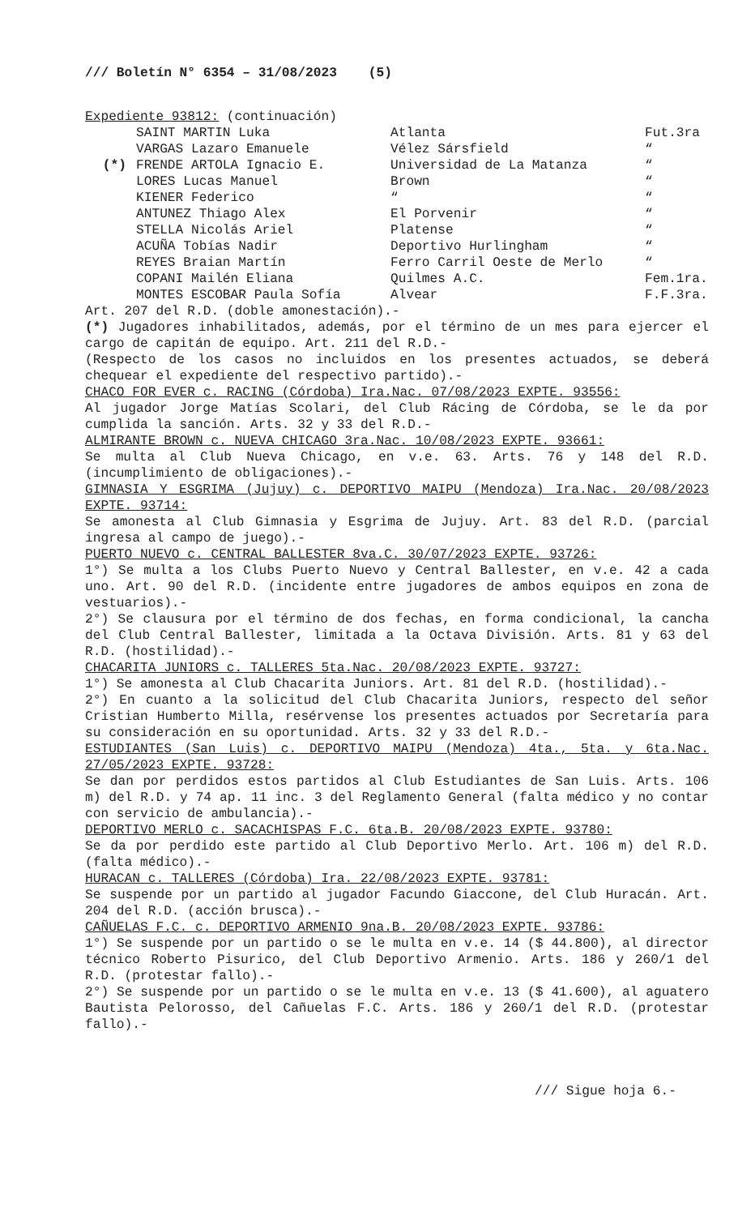/// Boletín N° 6354 – 31/08/2023 (5)
Expediente 93812: (continuación)
| | SAINT MARTIN Luka | Atlanta | Fut.3ra |
| | VARGAS Lazaro Emanuele | Vélez Sársfield | “ |
| (*) | FRENDE ARTOLA Ignacio E. | Universidad de La Matanza | “ |
| | LORES Lucas Manuel | Brown | “ |
| | KIENER Federico | “ | “ |
| | ANTUNEZ Thiago Alex | El Porvenir | “ |
| | STELLA Nicolás Ariel | Platense | “ |
| | ACUÑA Tobías Nadir | Deportivo Hurlingham | “ |
| | REYES Braian Martín | Ferro Carril Oeste de Merlo | “ |
| | COPANI Mailén Eliana | Quilmes A.C. | Fem.1ra. |
| | MONTES ESCOBAR Paula Sofía | Alvear | F.F.3ra. |
Art. 207 del R.D. (doble amonestación).-
(*) Jugadores inhabilitados, además, por el término de un mes para ejercer el cargo de capitán de equipo. Art. 211 del R.D.-
(Respecto de los casos no incluidos en los presentes actuados, se deberá chequear el expediente del respectivo partido).-
CHACO FOR EVER c. RACING (Córdoba) Ira.Nac. 07/08/2023 EXPTE. 93556:
Al jugador Jorge Matías Scolari, del Club Rácing de Córdoba, se le da por cumplida la sanción. Arts. 32 y 33 del R.D.-
ALMIRANTE BROWN c. NUEVA CHICAGO 3ra.Nac. 10/08/2023 EXPTE. 93661:
Se multa al Club Nueva Chicago, en v.e. 63. Arts. 76 y 148 del R.D. (incumplimiento de obligaciones).-
GIMNASIA Y ESGRIMA (Jujuy) c. DEPORTIVO MAIPU (Mendoza) Ira.Nac. 20/08/2023 EXPTE. 93714:
Se amonesta al Club Gimnasia y Esgrima de Jujuy. Art. 83 del R.D. (parcial ingresa al campo de juego).-
PUERTO NUEVO c. CENTRAL BALLESTER 8va.C. 30/07/2023 EXPTE. 93726:
1°) Se multa a los Clubs Puerto Nuevo y Central Ballester, en v.e. 42 a cada uno. Art. 90 del R.D. (incidente entre jugadores de ambos equipos en zona de vestuarios).-
2°) Se clausura por el término de dos fechas, en forma condicional, la cancha del Club Central Ballester, limitada a la Octava División. Arts. 81 y 63 del R.D. (hostilidad).-
CHACARITA JUNIORS c. TALLERES 5ta.Nac. 20/08/2023 EXPTE. 93727:
1°) Se amonesta al Club Chacarita Juniors. Art. 81 del R.D. (hostilidad).-
2°) En cuanto a la solicitud del Club Chacarita Juniors, respecto del señor Cristian Humberto Milla, resérvense los presentes actuados por Secretaría para su consideración en su oportunidad. Arts. 32 y 33 del R.D.-
ESTUDIANTES (San Luis) c. DEPORTIVO MAIPU (Mendoza) 4ta., 5ta. y 6ta.Nac. 27/05/2023 EXPTE. 93728:
Se dan por perdidos estos partidos al Club Estudiantes de San Luis. Arts. 106 m) del R.D. y 74 ap. 11 inc. 3 del Reglamento General (falta médico y no contar con servicio de ambulancia).-
DEPORTIVO MERLO c. SACACHISPAS F.C. 6ta.B. 20/08/2023 EXPTE. 93780:
Se da por perdido este partido al Club Deportivo Merlo. Art. 106 m) del R.D. (falta médico).-
HURACAN c. TALLERES (Córdoba) Ira. 22/08/2023 EXPTE. 93781:
Se suspende por un partido al jugador Facundo Giaccone, del Club Huracán. Art. 204 del R.D. (acción brusca).-
CAÑUELAS F.C. c. DEPORTIVO ARMENIO 9na.B. 20/08/2023 EXPTE. 93786:
1°) Se suspende por un partido o se le multa en v.e. 14 ($ 44.800), al director técnico Roberto Pisurico, del Club Deportivo Armenio. Arts. 186 y 260/1 del R.D. (protestar fallo).-
2°) Se suspende por un partido o se le multa en v.e. 13 ($ 41.600), al aguatero Bautista Pelorosso, del Cañuelas F.C. Arts. 186 y 260/1 del R.D. (protestar fallo).-
/// Sigue hoja 6.-